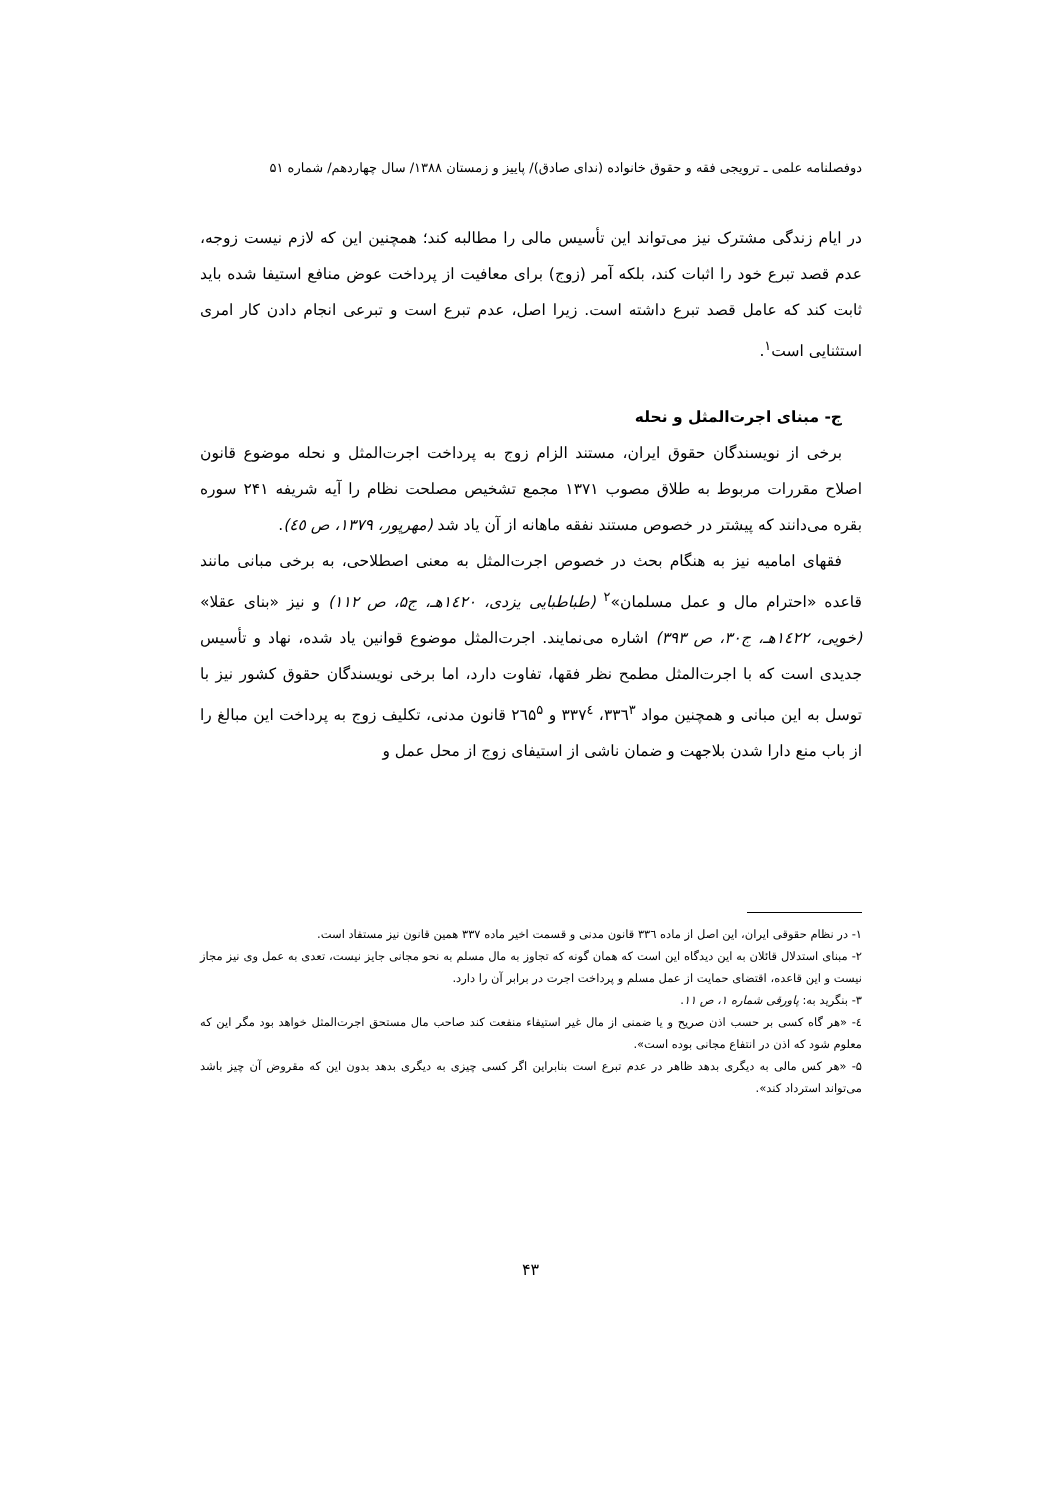دوفصلنامه علمی ـ ترویجی فقه و حقوق خانواده (ندای صادق)/ پاییز و زمستان ۱۳۸۸/ سال چهاردهم/ شماره ۵۱
در ایام زندگی مشترک نیز می‌تواند این تأسیس مالی را مطالبه کند؛ همچنین این که لازم نیست زوجه، عدم قصد تبرع خود را اثبات کند، بلکه آمر (زوج) برای معافیت از پرداخت عوض منافع استیفا شده باید ثابت کند که عامل قصد تبرع داشته است. زیرا اصل، عدم تبرع است و تبرعی انجام دادن کار امری استثنایی است<sup>۱</sup>.
ج- مبنای اجرت‌المثل و نحله
برخی از نویسندگان حقوق ایران، مستند الزام زوج به پرداخت اجرت‌المثل و نحله موضوع قانون اصلاح مقررات مربوط به طلاق مصوب ۱۳۷۱ مجمع تشخیص مصلحت نظام را آیه شریفه ۲۴۱ سوره بقره می‌دانند که پیشتر در خصوص مستند نفقه ماهانه از آن یاد شد (مهرپور، ۱۳۷۹، ص ٤٥).
فقهای امامیه نیز به هنگام بحث در خصوص اجرت‌المثل به معنی اصطلاحی، به برخی مبانی مانند قاعده «احترام مال و عمل مسلمان»<sup>۲</sup> (طباطبایی یزدی، ۱٤۲۰هـ، ج۵، ص ۱۱۲) و نیز «بنای عقلا» (خویی، ۱٤۲۲هـ، ج۳۰، ص ۳۹۳) اشاره می‌نمایند. اجرت‌المثل موضوع قوانین یاد شده، نهاد و تأسیس جدیدی است که با اجرت‌المثل مطمح نظر فقها، تفاوت دارد، اما برخی نویسندگان حقوق کشور نیز با توسل به این مبانی و همچنین مواد ۳۳٦<sup>۳</sup>، ۳۳۷<sup>٤</sup> و ۲٦۵<sup>۵</sup> قانون مدنی، تکلیف زوج به پرداخت این مبالغ را از باب منع دارا شدن بلاجهت و ضمان ناشی از استیفای زوج از محل عمل و
۱- در نظام حقوقی ایران، این اصل از ماده ۳۳٦ قانون مدنی و قسمت اخیر ماده ۳۳۷ همین قانون نیز مستفاد است.
۲- مبنای استدلال قائلان به این دیدگاه این است که همان گونه که تجاوز به مال مسلم به نحو مجانی جایز نیست، تعدی به عمل وی نیز مجاز نیست و این قاعده، اقتضای حمایت از عمل مسلم و پرداخت اجرت در برابر آن را دارد.
۳- بنگرید به: پاورقی شماره ۱، ص ۱۱.
٤- «هر گاه کسی بر حسب اذن صریح و یا ضمنی از مال غیر استیفاء منفعت کند صاحب مال مستحق اجرت‌المثل خواهد بود مگر این که معلوم شود که اذن در انتفاع مجانی بوده است».
۵- «هر کس مالی به دیگری بدهد ظاهر در عدم تبرع است بنابراین اگر کسی چیزی به دیگری بدهد بدون این که مقروض آن چیز باشد می‌تواند استرداد کند».
۴۳